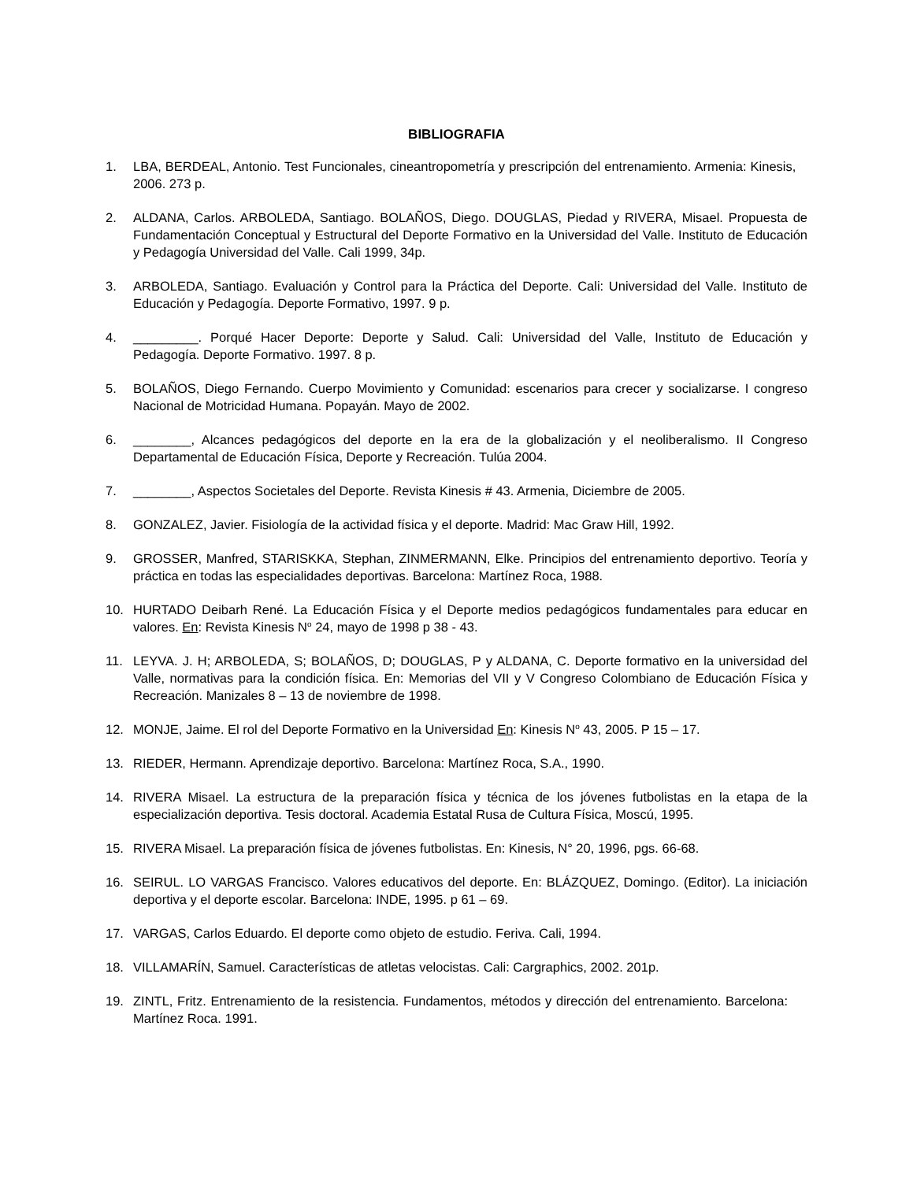BIBLIOGRAFIA
1. LBA, BERDEAL, Antonio. Test Funcionales, cineantropometría y prescripción del entrenamiento. Armenia: Kinesis, 2006. 273 p.
2. ALDANA, Carlos. ARBOLEDA, Santiago. BOLAÑOS, Diego. DOUGLAS, Piedad y RIVERA, Misael. Propuesta de Fundamentación Conceptual y Estructural del Deporte Formativo en la Universidad del Valle. Instituto de Educación y Pedagogía Universidad del Valle. Cali 1999, 34p.
3. ARBOLEDA, Santiago. Evaluación y Control para la Práctica del Deporte. Cali: Universidad del Valle. Instituto de Educación y Pedagogía. Deporte Formativo, 1997. 9 p.
4. _________. Porqué Hacer Deporte: Deporte y Salud. Cali: Universidad del Valle, Instituto de Educación y Pedagogía. Deporte Formativo. 1997. 8 p.
5. BOLAÑOS, Diego Fernando. Cuerpo Movimiento y Comunidad: escenarios para crecer y socializarse. I congreso Nacional de Motricidad Humana. Popayán. Mayo de 2002.
6. ________, Alcances pedagógicos del deporte en la era de la globalización y el neoliberalismo. II Congreso Departamental de Educación Física, Deporte y Recreación. Tulúa 2004.
7. ________, Aspectos Societales del Deporte. Revista Kinesis # 43. Armenia, Diciembre de 2005.
8. GONZALEZ, Javier. Fisiología de la actividad física y el deporte. Madrid: Mac Graw Hill, 1992.
9. GROSSER, Manfred, STARISKKA, Stephan, ZINMERMANN, Elke. Principios del entrenamiento deportivo. Teoría y práctica en todas las especialidades deportivas. Barcelona: Martínez Roca, 1988.
10. HURTADO Deibarh René. La Educación Física y el Deporte medios pedagógicos fundamentales para educar en valores. En: Revista Kinesis N<sup>o</sup> 24, mayo de 1998 p 38 - 43.
11. LEYVA. J. H; ARBOLEDA, S; BOLAÑOS, D; DOUGLAS, P y ALDANA, C. Deporte formativo en la universidad del Valle, normativas para la condición física. En: Memorias del VII y V Congreso Colombiano de Educación Física y Recreación. Manizales 8 – 13 de noviembre de 1998.
12. MONJE, Jaime. El rol del Deporte Formativo en la Universidad En: Kinesis N<sup>o</sup> 43, 2005. P 15 – 17.
13. RIEDER, Hermann. Aprendizaje deportivo. Barcelona: Martínez Roca, S.A., 1990.
14. RIVERA Misael. La estructura de la preparación física y técnica de los jóvenes futbolistas en la etapa de la especialización deportiva. Tesis doctoral. Academia Estatal Rusa de Cultura Física, Moscú, 1995.
15. RIVERA Misael. La preparación física de jóvenes futbolistas. En: Kinesis, N° 20, 1996, pgs. 66-68.
16. SEIRUL. LO VARGAS Francisco. Valores educativos del deporte. En: BLÁZQUEZ, Domingo. (Editor). La iniciación deportiva y el deporte escolar. Barcelona: INDE, 1995. p 61 – 69.
17. VARGAS, Carlos Eduardo. El deporte como objeto de estudio. Feriva. Cali, 1994.
18. VILLAMARÍN, Samuel. Características de atletas velocistas. Cali: Cargraphics, 2002. 201p.
19. ZINTL, Fritz. Entrenamiento de la resistencia. Fundamentos, métodos y dirección del entrenamiento. Barcelona: Martínez Roca. 1991.